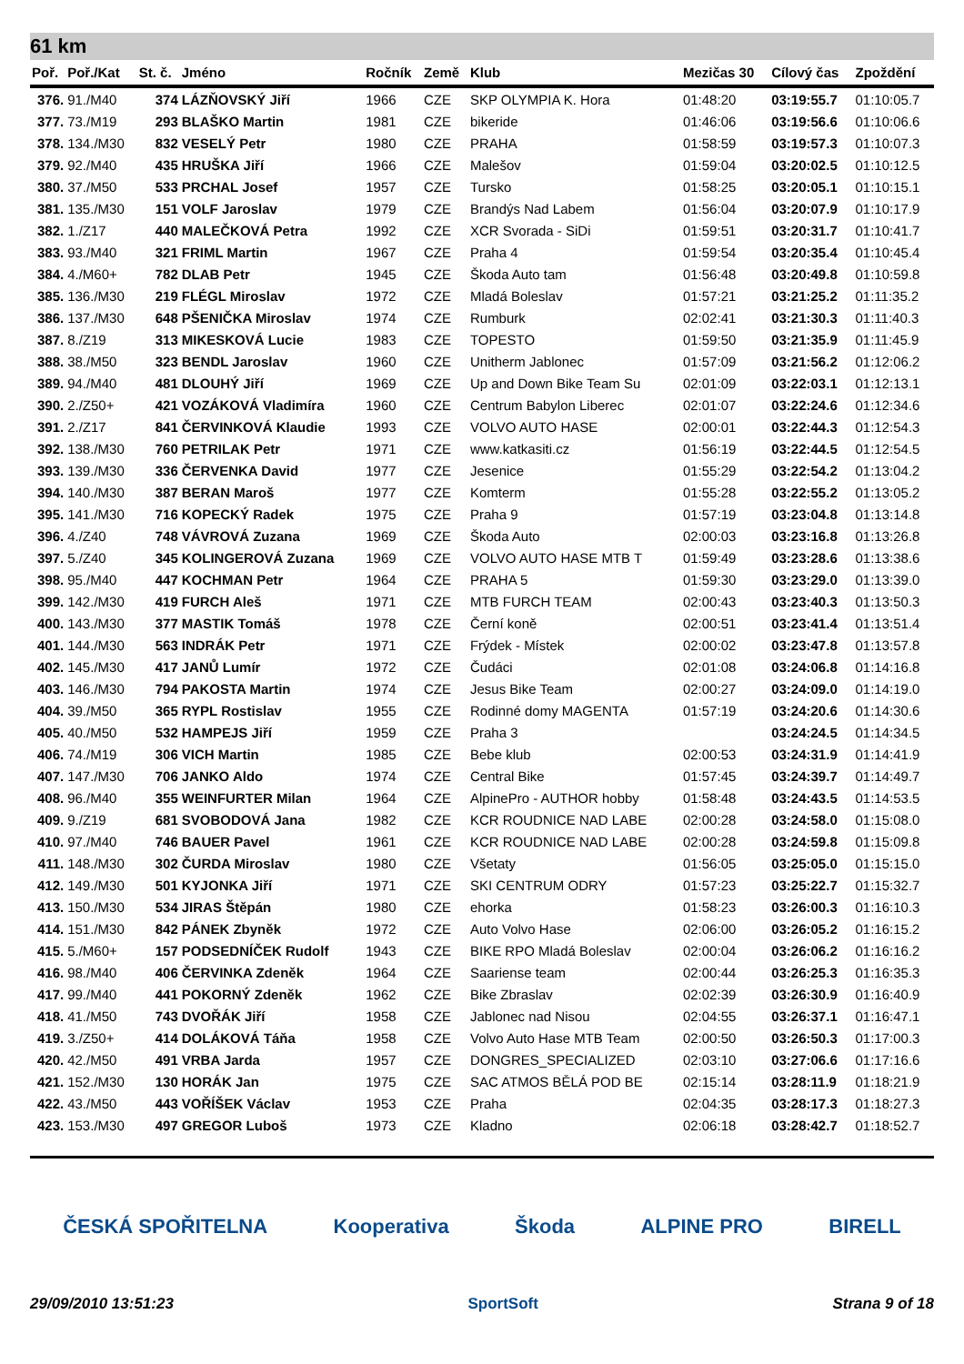61 km
| Poř. | Poř./Kat | St. č. | Jméno | Ročník | Země | Klub | Mezičas 30 | Cílový čas | Zpoždění |
| --- | --- | --- | --- | --- | --- | --- | --- | --- | --- |
| 376. | 91./M40 | 374 | LÁZŇOVSKÝ Jiří | 1966 | CZE | SKP OLYMPIA K. Hora | 01:48:20 | 03:19:55.7 | 01:10:05.7 |
| 377. | 73./M19 | 293 | BLAŠKO Martin | 1981 | CZE | bikeride | 01:46:06 | 03:19:56.6 | 01:10:06.6 |
| 378. | 134./M30 | 832 | VESELÝ Petr | 1980 | CZE | PRAHA | 01:58:59 | 03:19:57.3 | 01:10:07.3 |
| 379. | 92./M40 | 435 | HRUŠKA Jiří | 1966 | CZE | Malešov | 01:59:04 | 03:20:02.5 | 01:10:12.5 |
| 380. | 37./M50 | 533 | PRCHAL Josef | 1957 | CZE | Tursko | 01:58:25 | 03:20:05.1 | 01:10:15.1 |
| 381. | 135./M30 | 151 | VOLF Jaroslav | 1979 | CZE | Brandýs Nad Labem | 01:56:04 | 03:20:07.9 | 01:10:17.9 |
| 382. | 1./Z17 | 440 | MALEČKOVÁ Petra | 1992 | CZE | XCR Svorada - SiDi | 01:59:51 | 03:20:31.7 | 01:10:41.7 |
| 383. | 93./M40 | 321 | FRIML Martin | 1967 | CZE | Praha 4 | 01:59:54 | 03:20:35.4 | 01:10:45.4 |
| 384. | 4./M60+ | 782 | DLAB Petr | 1945 | CZE | Škoda Auto tam | 01:56:48 | 03:20:49.8 | 01:10:59.8 |
| 385. | 136./M30 | 219 | FLÉGL Miroslav | 1972 | CZE | Mladá Boleslav | 01:57:21 | 03:21:25.2 | 01:11:35.2 |
| 386. | 137./M30 | 648 | PŠENIČKA Miroslav | 1974 | CZE | Rumburk | 02:02:41 | 03:21:30.3 | 01:11:40.3 |
| 387. | 8./Z19 | 313 | MIKESKOVÁ Lucie | 1983 | CZE | TOPESTO | 01:59:50 | 03:21:35.9 | 01:11:45.9 |
| 388. | 38./M50 | 323 | BENDL Jaroslav | 1960 | CZE | Unitherm Jablonec | 01:57:09 | 03:21:56.2 | 01:12:06.2 |
| 389. | 94./M40 | 481 | DLOUHÝ Jiří | 1969 | CZE | Up and Down Bike Team Su | 02:01:09 | 03:22:03.1 | 01:12:13.1 |
| 390. | 2./Z50+ | 421 | VOZÁKOVÁ Vladimíra | 1960 | CZE | Centrum Babylon Liberec | 02:01:07 | 03:22:24.6 | 01:12:34.6 |
| 391. | 2./Z17 | 841 | ČERVINKOVÁ Klaudie | 1993 | CZE | VOLVO AUTO HASE | 02:00:01 | 03:22:44.3 | 01:12:54.3 |
| 392. | 138./M30 | 760 | PETRILAK Petr | 1971 | CZE | www.katkasiti.cz | 01:56:19 | 03:22:44.5 | 01:12:54.5 |
| 393. | 139./M30 | 336 | ČERVENKA David | 1977 | CZE | Jesenice | 01:55:29 | 03:22:54.2 | 01:13:04.2 |
| 394. | 140./M30 | 387 | BERAN Maroš | 1977 | CZE | Komterm | 01:55:28 | 03:22:55.2 | 01:13:05.2 |
| 395. | 141./M30 | 716 | KOPECKÝ Radek | 1975 | CZE | Praha 9 | 01:57:19 | 03:23:04.8 | 01:13:14.8 |
| 396. | 4./Z40 | 748 | VÁVROVÁ Zuzana | 1969 | CZE | Škoda Auto | 02:00:03 | 03:23:16.8 | 01:13:26.8 |
| 397. | 5./Z40 | 345 | KOLINGEROVÁ Zuzana | 1969 | CZE | VOLVO AUTO HASE MTB T | 01:59:49 | 03:23:28.6 | 01:13:38.6 |
| 398. | 95./M40 | 447 | KOCHMAN Petr | 1964 | CZE | PRAHA 5 | 01:59:30 | 03:23:29.0 | 01:13:39.0 |
| 399. | 142./M30 | 419 | FURCH Aleš | 1971 | CZE | MTB FURCH TEAM | 02:00:43 | 03:23:40.3 | 01:13:50.3 |
| 400. | 143./M30 | 377 | MASTIK Tomáš | 1978 | CZE | Černí koně | 02:00:51 | 03:23:41.4 | 01:13:51.4 |
| 401. | 144./M30 | 563 | INDRÁK Petr | 1971 | CZE | Frýdek - Místek | 02:00:02 | 03:23:47.8 | 01:13:57.8 |
| 402. | 145./M30 | 417 | JANŮ Lumír | 1972 | CZE | Čudáci | 02:01:08 | 03:24:06.8 | 01:14:16.8 |
| 403. | 146./M30 | 794 | PAKOSTA Martin | 1974 | CZE | Jesus Bike Team | 02:00:27 | 03:24:09.0 | 01:14:19.0 |
| 404. | 39./M50 | 365 | RYPL Rostislav | 1955 | CZE | Rodinné domy MAGENTA | 01:57:19 | 03:24:20.6 | 01:14:30.6 |
| 405. | 40./M50 | 532 | HAMPEJS Jiří | 1959 | CZE | Praha 3 | | 03:24:24.5 | 01:14:34.5 |
| 406. | 74./M19 | 306 | VICH Martin | 1985 | CZE | Bebe klub | 02:00:53 | 03:24:31.9 | 01:14:41.9 |
| 407. | 147./M30 | 706 | JANKO Aldo | 1974 | CZE | Central Bike | 01:57:45 | 03:24:39.7 | 01:14:49.7 |
| 408. | 96./M40 | 355 | WEINFURTER Milan | 1964 | CZE | AlpinePro - AUTHOR hobby | 01:58:48 | 03:24:43.5 | 01:14:53.5 |
| 409. | 9./Z19 | 681 | SVOBODOVÁ Jana | 1982 | CZE | KCR ROUDNICE NAD LABE | 02:00:28 | 03:24:58.0 | 01:15:08.0 |
| 410. | 97./M40 | 746 | BAUER Pavel | 1961 | CZE | KCR ROUDNICE NAD LABE | 02:00:28 | 03:24:59.8 | 01:15:09.8 |
| 411. | 148./M30 | 302 | ČURDA Miroslav | 1980 | CZE | Všetaty | 01:56:05 | 03:25:05.0 | 01:15:15.0 |
| 412. | 149./M30 | 501 | KYJONKA Jiří | 1971 | CZE | SKI CENTRUM ODRY | 01:57:23 | 03:25:22.7 | 01:15:32.7 |
| 413. | 150./M30 | 534 | JIRAS Štěpán | 1980 | CZE | ehorka | 01:58:23 | 03:26:00.3 | 01:16:10.3 |
| 414. | 151./M30 | 842 | PÁNEK Zbyněk | 1972 | CZE | Auto Volvo Hase | 02:06:00 | 03:26:05.2 | 01:16:15.2 |
| 415. | 5./M60+ | 157 | PODSEDNÍČEK Rudolf | 1943 | CZE | BIKE RPO Mladá Boleslav | 02:00:04 | 03:26:06.2 | 01:16:16.2 |
| 416. | 98./M40 | 406 | ČERVINKA Zdeněk | 1964 | CZE | Saariense team | 02:00:44 | 03:26:25.3 | 01:16:35.3 |
| 417. | 99./M40 | 441 | POKORNÝ Zdeněk | 1962 | CZE | Bike Zbraslav | 02:02:39 | 03:26:30.9 | 01:16:40.9 |
| 418. | 41./M50 | 743 | DVOŘÁK Jiří | 1958 | CZE | Jablonec nad Nisou | 02:04:55 | 03:26:37.1 | 01:16:47.1 |
| 419. | 3./Z50+ | 414 | DOLÁKOVÁ Táňa | 1958 | CZE | Volvo Auto Hase MTB Team | 02:00:50 | 03:26:50.3 | 01:17:00.3 |
| 420. | 42./M50 | 491 | VRBA Jarda | 1957 | CZE | DONGRES_SPECIALIZED | 02:03:10 | 03:27:06.6 | 01:17:16.6 |
| 421. | 152./M30 | 130 | HORÁK Jan | 1975 | CZE | SAC ATMOS BĚLÁ POD BE | 02:15:14 | 03:28:11.9 | 01:18:21.9 |
| 422. | 43./M50 | 443 | VOŘÍŠEK Václav | 1953 | CZE | Praha | 02:04:35 | 03:28:17.3 | 01:18:27.3 |
| 423. | 153./M30 | 497 | GREGOR Luboš | 1973 | CZE | Kladno | 02:06:18 | 03:28:42.7 | 01:18:52.7 |
ČESKÁ SPOŘITELNA Kooperativa Škoda ALPINE PRO BIRELL
29/09/2010 13:51:23 SportSoft Strana 9 of 18